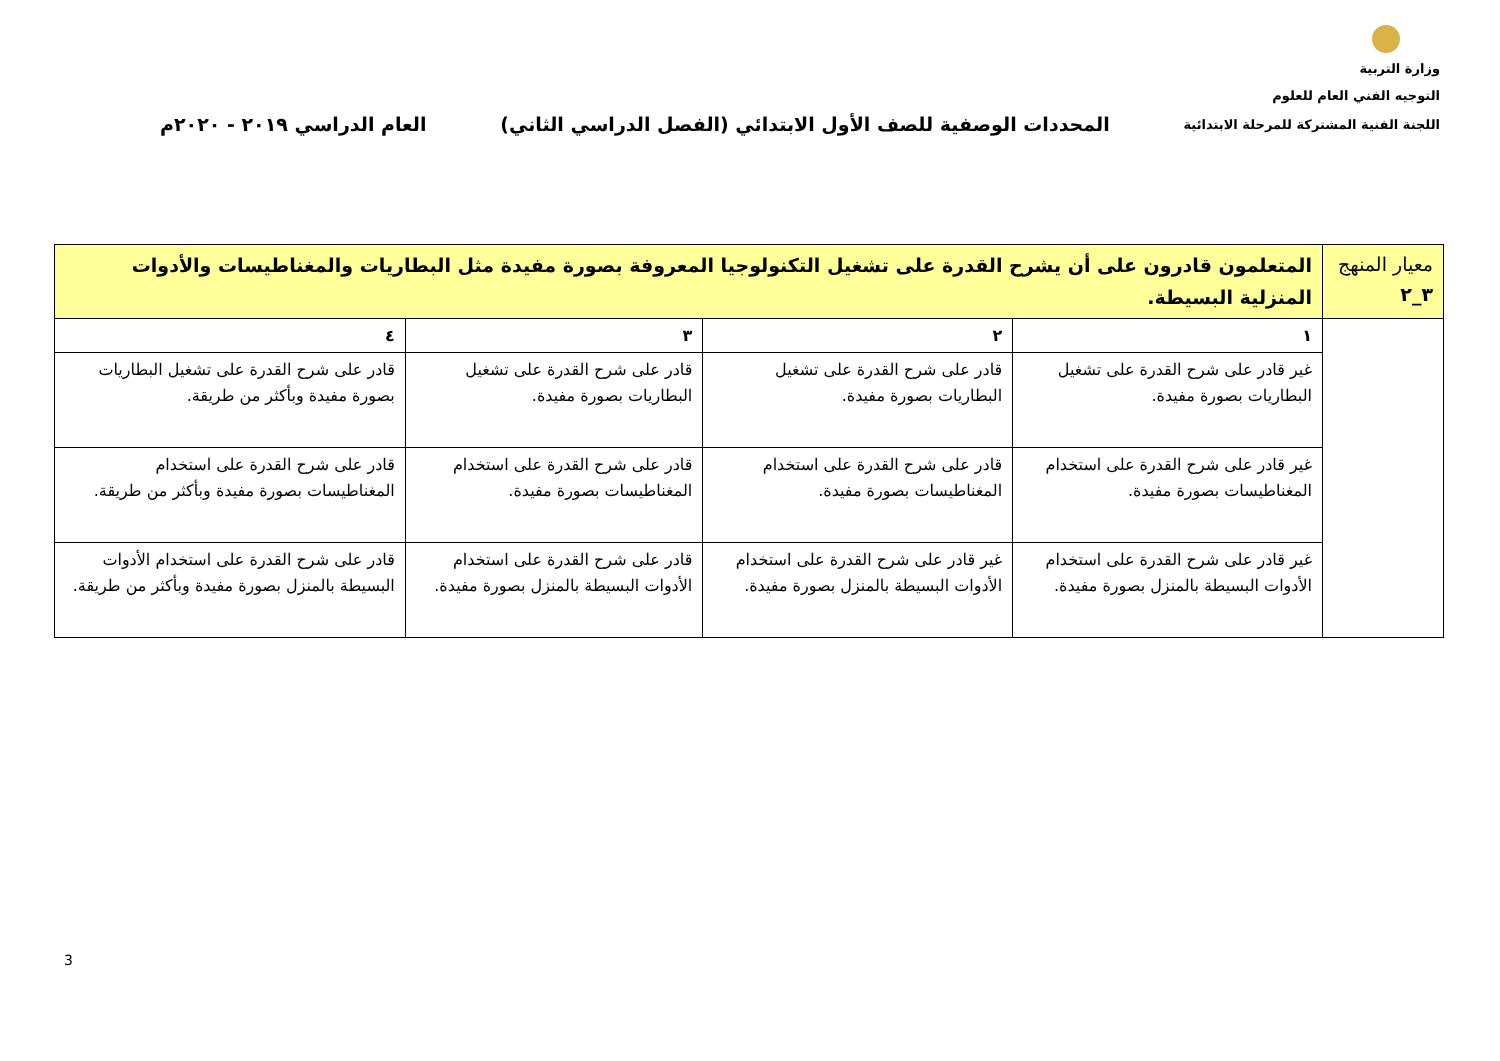وزارة التربية
التوجيه الفني العام للعلوم
اللجنة الفنية المشتركة للمرحلة الابتدائية المحددات الوصفية للصف الأول الابتدائي (الفصل الدراسي الثاني) العام الدراسي ٢٠١٩ - ٢٠٢٠م
| معيار المنهج ٣_٢ | المتعلمون قادرون على أن يشرح القدرة على تشغيل التكنولوجيا المعروفة بصورة مفيدة مثل البطاريات والمغناطيسات والأدوات المنزلية البسيطة. | | | |
| | ١ | ٢ | ٣ | ٤ |
| | غير قادر على شرح القدرة على تشغيل البطاريات بصورة مفيدة. | قادر على شرح القدرة على تشغيل البطاريات بصورة مفيدة. | قادر على شرح القدرة على تشغيل البطاريات بصورة مفيدة. | قادر على شرح القدرة على تشغيل البطاريات بصورة مفيدة وبأكثر من طريقة. |
| | غير قادر على شرح القدرة على استخدام المغناطيسات بصورة مفيدة. | قادر على شرح القدرة على استخدام المغناطيسات بصورة مفيدة. | قادر على شرح القدرة على استخدام المغناطيسات بصورة مفيدة. | قادر على شرح القدرة على استخدام المغناطيسات بصورة مفيدة وبأكثر من طريقة. |
| | غير قادر على شرح القدرة على استخدام الأدوات البسيطة بالمنزل بصورة مفيدة. | غير قادر على شرح القدرة على استخدام الأدوات البسيطة بالمنزل بصورة مفيدة. | قادر على شرح القدرة على استخدام الأدوات البسيطة بالمنزل بصورة مفيدة. | قادر على شرح القدرة على استخدام الأدوات البسيطة بالمنزل بصورة مفيدة وبأكثر من طريقة. |
3